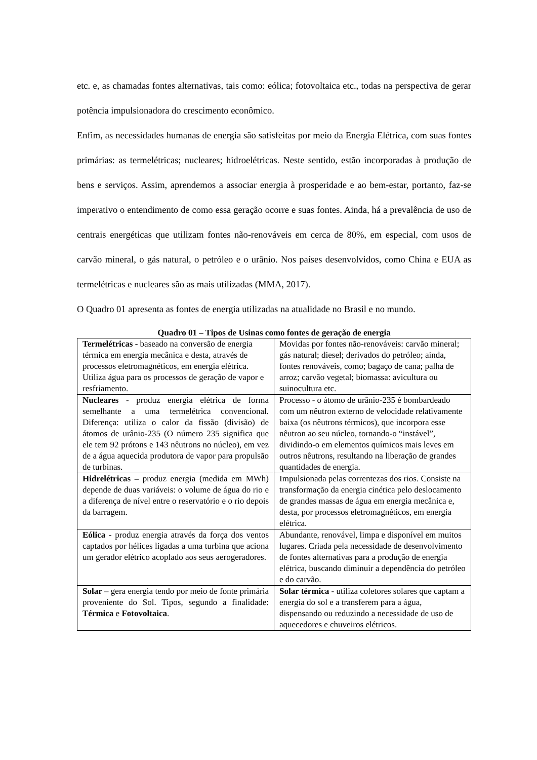etc. e, as chamadas fontes alternativas, tais como: eólica; fotovoltaica etc., todas na perspectiva de gerar potência impulsionadora do crescimento econômico.
Enfim, as necessidades humanas de energia são satisfeitas por meio da Energia Elétrica, com suas fontes primárias: as termelétricas; nucleares; hidroelétricas. Neste sentido, estão incorporadas à produção de bens e serviços. Assim, aprendemos a associar energia à prosperidade e ao bem-estar, portanto, faz-se imperativo o entendimento de como essa geração ocorre e suas fontes. Ainda, há a prevalência de uso de centrais energéticas que utilizam fontes não-renováveis em cerca de 80%, em especial, com usos de carvão mineral, o gás natural, o petróleo e o urânio. Nos países desenvolvidos, como China e EUA as termelétricas e nucleares são as mais utilizadas (MMA, 2017).
O Quadro 01 apresenta as fontes de energia utilizadas na atualidade no Brasil e no mundo.
Quadro 01 – Tipos de Usinas como fontes de geração de energia
| Termelétricas - baseado na conversão de energia térmica em energia mecânica e desta, através de processos eletromagnéticos, em energia elétrica. Utiliza água para os processos de geração de vapor e resfriamento. | Movidas por fontes não-renováveis: carvão mineral; gás natural; diesel; derivados do petróleo; ainda, fontes renováveis, como; bagaço de cana; palha de arroz; carvão vegetal; biomassa: avicultura ou suinocultura etc. |
| Nucleares - produz energia elétrica de forma semelhante a uma termelétrica convencional. Diferença: utiliza o calor da fissão (divisão) de átomos de urânio-235 (O número 235 significa que ele tem 92 prótons e 143 nêutrons no núcleo), em vez de a água aquecida produtora de vapor para propulsão de turbinas. | Processo - o átomo de urânio-235 é bombardeado com um nêutron externo de velocidade relativamente baixa (os nêutrons térmicos), que incorpora esse nêutron ao seu núcleo, tornando-o “instável”, dividindo-o em elementos químicos mais leves em outros nêutrons, resultando na liberação de grandes quantidades de energia. |
| Hidrelétricas – produz energia (medida em MWh) depende de duas variáveis: o volume de água do rio e a diferença de nível entre o reservatório e o rio depois da barragem. | Impulsionada pelas correntezas dos rios. Consiste na transformação da energia cinética pelo deslocamento de grandes massas de água em energia mecânica e, desta, por processos eletromagnéticos, em energia elétrica. |
| Eólica - produz energia através da força dos ventos captados por hélices ligadas a uma turbina que aciona um gerador elétrico acoplado aos seus aerogeradores. | Abundante, renovável, limpa e disponível em muitos lugares. Criada pela necessidade de desenvolvimento de fontes alternativas para a produção de energia elétrica, buscando diminuir a dependência do petróleo e do carvão. |
| Solar – gera energia tendo por meio de fonte primária proveniente do Sol. Tipos, segundo a finalidade: Térmica e Fotovoltaica . | Solar térmica - utiliza coletores solares que captam a energia do sol e a transferem para a água, dispensando ou reduzindo a necessidade de uso de aquecedores e chuveiros elétricos. |